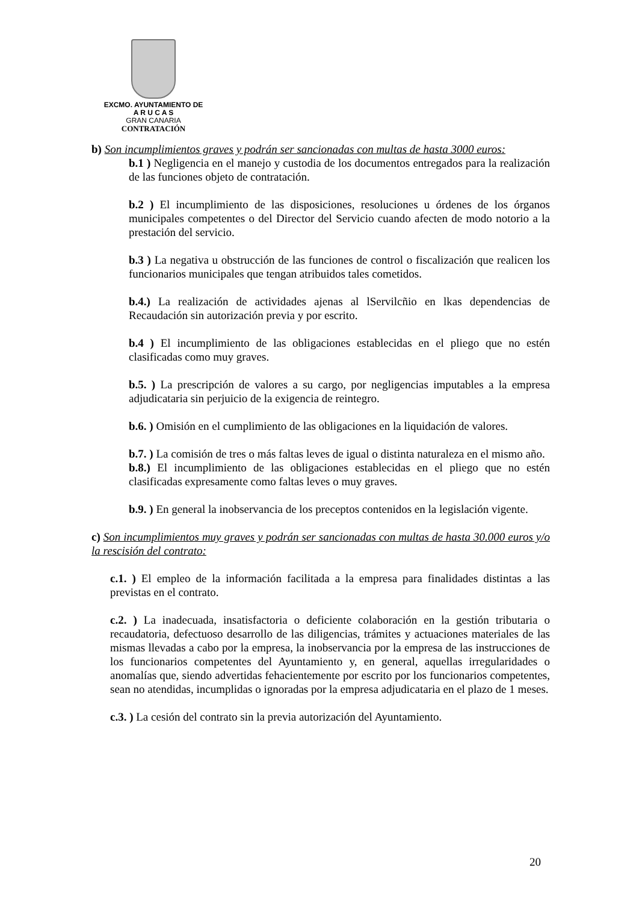EXCMO. AYUNTAMIENTO DE
A R U C A S
GRAN CANARIA
CONTRATACIÓN
b) Son incumplimientos graves y podrán ser sancionadas con multas de hasta 3000 euros:
b.1 ) Negligencia en el manejo y custodia de los documentos entregados para la realización de las funciones objeto de contratación.
b.2 ) El incumplimiento de las disposiciones, resoluciones u órdenes de los órganos municipales competentes o del Director del Servicio cuando afecten de modo notorio a la prestación del servicio.
b.3 ) La negativa u obstrucción de las funciones de control o fiscalización que realicen los funcionarios municipales que tengan atribuidos tales cometidos.
b.4.) La realización de actividades ajenas al lServilcñio en lkas dependencias de Recaudación sin autorización previa y por escrito.
b.4 ) El incumplimiento de las obligaciones establecidas en el pliego que no estén clasificadas como muy graves.
b.5. ) La prescripción de valores a su cargo, por negligencias imputables a la empresa adjudicataria sin perjuicio de la exigencia de reintegro.
b.6. ) Omisión en el cumplimiento de las obligaciones en la liquidación de valores.
b.7. ) La comisión de tres o más faltas leves de igual o distinta naturaleza en el mismo año.
b.8.) El incumplimiento de las obligaciones establecidas en el pliego que no estén clasificadas expresamente como faltas leves o muy graves.
b.9. ) En general la inobservancia de los preceptos contenidos en la legislación vigente.
c) Son incumplimientos muy graves y podrán ser sancionadas con multas de hasta 30.000 euros y/o la rescisión del contrato:
c.1. ) El empleo de la información facilitada a la empresa para finalidades distintas a las previstas en el contrato.
c.2. ) La inadecuada, insatisfactoria o deficiente colaboración en la gestión tributaria o recaudatoria, defectuoso desarrollo de las diligencias, trámites y actuaciones materiales de las mismas llevadas a cabo por la empresa, la inobservancia por la empresa de las instrucciones de los funcionarios competentes del Ayuntamiento y, en general, aquellas irregularidades o anomalías que, siendo advertidas fehacientemente por escrito por los funcionarios competentes, sean no atendidas, incumplidas o ignoradas por la empresa adjudicataria en el plazo de 1 meses.
c.3. ) La cesión del contrato sin la previa autorización del Ayuntamiento.
20